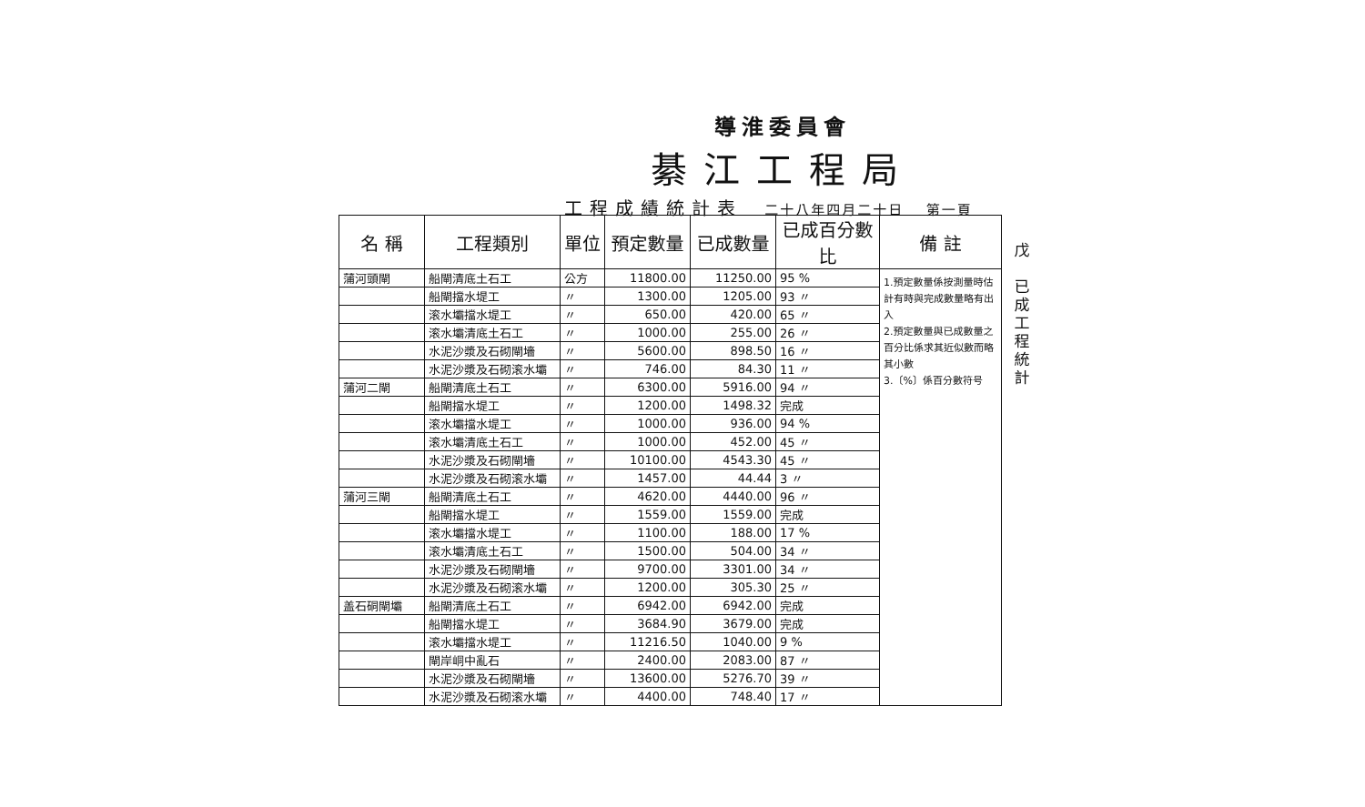導淮委員會
綦江工程局
工程成績統計表 二十八年四月二十日 第一頁
| 名 稱 | 工程類別 | 單位 | 預定數量 | 已成數量 | 已成百分數比 | 備 註 |
| --- | --- | --- | --- | --- | --- | --- |
| 蒲河頭閘 | 船閘清底土石工 | 公方 | 11800.00 | 11250.00 | 95 % | 1.預定數量係按測量時估計有時與完成數量略有出入 2.預定數量與已成數量之百分比係求其近似數而略其小數 3.〔%〕係百分數符号 |
| | 船閘擋水堤工 | 〃 | 1300.00 | 1205.00 | 93 〃 | |
| | 滚水壩擋水堤工 | 〃 | 650.00 | 420.00 | 65 〃 | |
| | 滚水壩清底土石工 | 〃 | 1000.00 | 255.00 | 26 〃 | |
| | 水泥沙漿及石砌閘墻 | 〃 | 5600.00 | 898.50 | 16 〃 | |
| | 水泥沙漿及石砌滚水壩 | 〃 | 746.00 | 84.30 | 11 〃 | |
| 蒲河二閘 | 船閘清底土石工 | 〃 | 6300.00 | 5916.00 | 94 〃 | |
| | 船閘擋水堤工 | 〃 | 1200.00 | 1498.32 | 完成 | |
| | 滚水壩擋水堤工 | 〃 | 1000.00 | 936.00 | 94 % | |
| | 滚水壩清底土石工 | 〃 | 1000.00 | 452.00 | 45 〃 | |
| | 水泥沙漿及石砌閘墻 | 〃 | 10100.00 | 4543.30 | 45 〃 | |
| | 水泥沙漿及石砌滚水壩 | 〃 | 1457.00 | 44.44 | 3 〃 | |
| 蒲河三閘 | 船閘清底土石工 | 〃 | 4620.00 | 4440.00 | 96 〃 | |
| | 船閘擋水堤工 | 〃 | 1559.00 | 1559.00 | 完成 | |
| | 滚水壩擋水堤工 | 〃 | 1100.00 | 188.00 | 17 % | |
| | 滚水壩清底土石工 | 〃 | 1500.00 | 504.00 | 34 〃 | |
| | 水泥沙漿及石砌閘墻 | 〃 | 9700.00 | 3301.00 | 34 〃 | |
| | 水泥沙漿及石砌滚水壩 | 〃 | 1200.00 | 305.30 | 25 〃 | |
| 盖石硐閘壩 | 船閘清底土石工 | 〃 | 6942.00 | 6942.00 | 完成 | |
| | 船閘擋水堤工 | 〃 | 3684.90 | 3679.00 | 完成 | |
| | 滚水壩擋水堤工 | 〃 | 11216.50 | 1040.00 | 9 % | |
| | 閘岸峒中亂石 | 〃 | 2400.00 | 2083.00 | 87 〃 | |
| | 水泥沙漿及石砌閘墻 | 〃 | 13600.00 | 5276.70 | 39 〃 | |
| | 水泥沙漿及石砌滚水壩 | 〃 | 4400.00 | 748.40 | 17 〃 | |
戊
已成工程統計